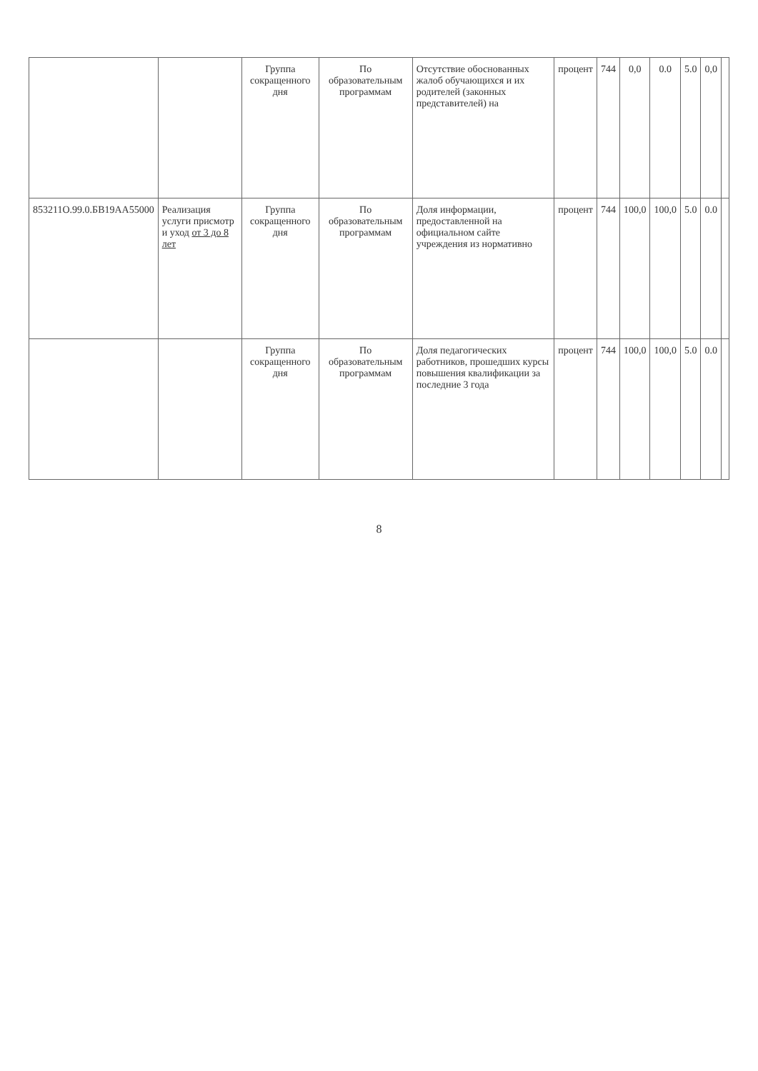| | | Группа сокращенного дня | По образовательным программам | Отсутствие обоснованных жалоб обучающихся и их родителей (законных представителей) на | процент | 744 | 0,0 | 0.0 | 5.0 | 0,0 | |
| 853211О.99.0.БВ19АА55000 | Реализация услуги присмотр и уход от 3 до 8 лет | Группа сокращенного дня | По образовательным программам | Доля информации, предоставленной на официальном сайте учреждения из нормативно | процент | 744 | 100,0 | 100,0 | 5.0 | 0.0 | |
| | | Группа сокращенного дня | По образовательным программам | Доля педагогических работников, прошедших курсы повышения квалификации за последние 3 года | процент | 744 | 100,0 | 100,0 | 5.0 | 0.0 | |
8